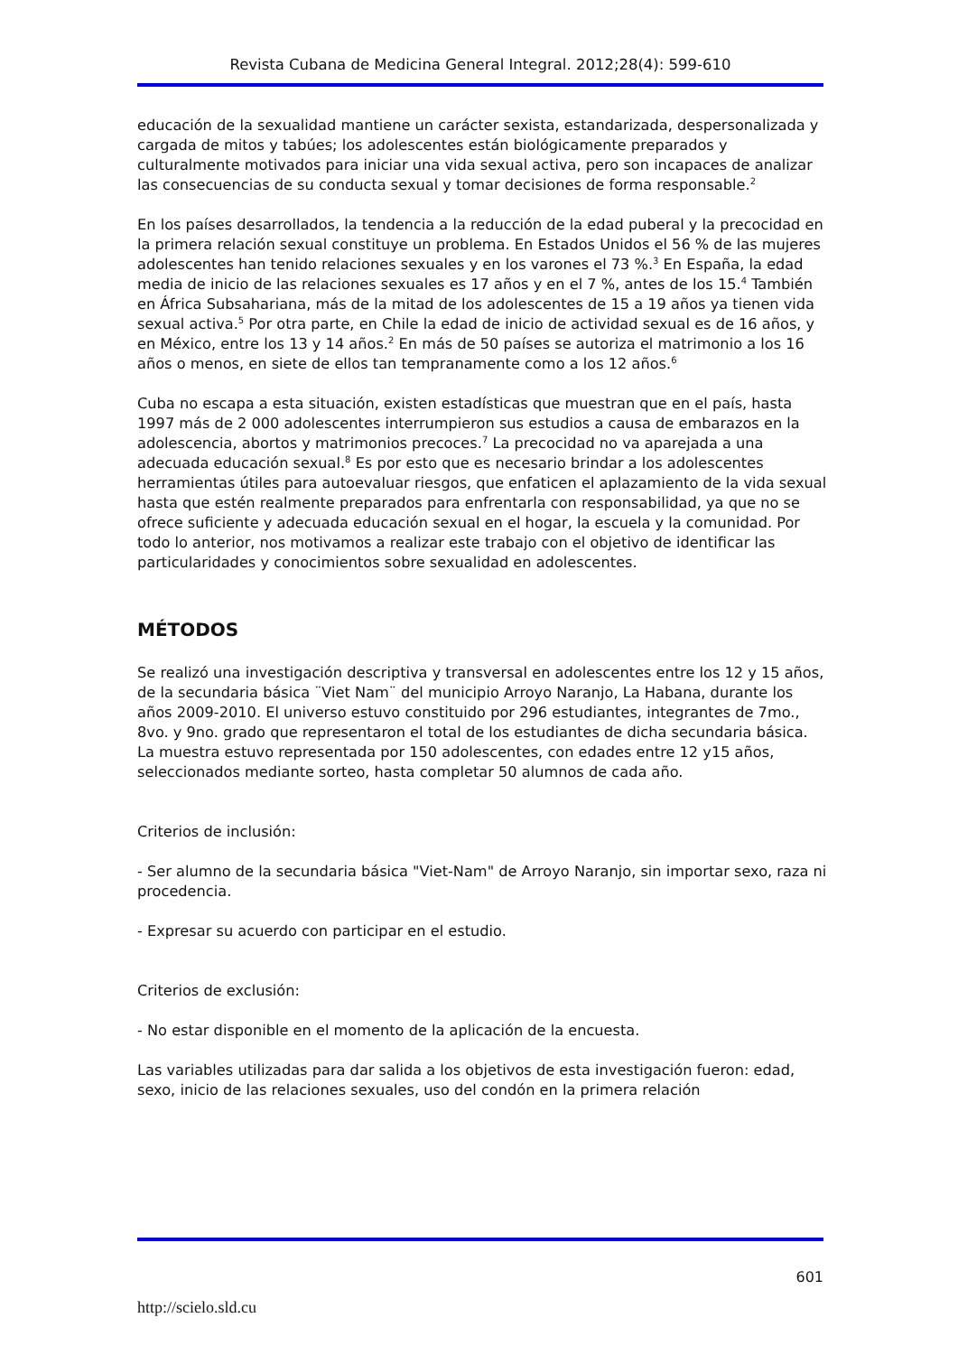Revista Cubana de Medicina General Integral. 2012;28(4): 599-610
educación de la sexualidad mantiene un carácter sexista, estandarizada, despersonalizada y cargada de mitos y tabúes; los adolescentes están biológicamente preparados y culturalmente motivados para iniciar una vida sexual activa, pero son incapaces de analizar las consecuencias de su conducta sexual y tomar decisiones de forma responsable.<sup>2</sup>
En los países desarrollados, la tendencia a la reducción de la edad puberal y la precocidad en la primera relación sexual constituye un problema. En Estados Unidos el 56 % de las mujeres adolescentes han tenido relaciones sexuales y en los varones el 73 %.<sup>3</sup> En España, la edad media de inicio de las relaciones sexuales es 17 años y en el 7 %, antes de los 15.<sup>4</sup> También en África Subsahariana, más de la mitad de los adolescentes de 15 a 19 años ya tienen vida sexual activa.<sup>5</sup> Por otra parte, en Chile la edad de inicio de actividad sexual es de 16 años, y en México, entre los 13 y 14 años.<sup>2</sup> En más de 50 países se autoriza el matrimonio a los 16 años o menos, en siete de ellos tan tempranamente como a los 12 años.<sup>6</sup>
Cuba no escapa a esta situación, existen estadísticas que muestran que en el país, hasta 1997 más de 2 000 adolescentes interrumpieron sus estudios a causa de embarazos en la adolescencia, abortos y matrimonios precoces.<sup>7</sup> La precocidad no va aparejada a una adecuada educación sexual.<sup>8</sup> Es por esto que es necesario brindar a los adolescentes herramientas útiles para autoevaluar riesgos, que enfaticen el aplazamiento de la vida sexual hasta que estén realmente preparados para enfrentarla con responsabilidad, ya que no se ofrece suficiente y adecuada educación sexual en el hogar, la escuela y la comunidad. Por todo lo anterior, nos motivamos a realizar este trabajo con el objetivo de identificar las particularidades y conocimientos sobre sexualidad en adolescentes.
MÉTODOS
Se realizó una investigación descriptiva y transversal en adolescentes entre los 12 y 15 años, de la secundaria básica ¨Viet Nam¨ del municipio Arroyo Naranjo, La Habana, durante los años 2009-2010. El universo estuvo constituido por 296 estudiantes, integrantes de 7mo., 8vo. y 9no. grado que representaron el total de los estudiantes de dicha secundaria básica. La muestra estuvo representada por 150 adolescentes, con edades entre 12 y15 años, seleccionados mediante sorteo, hasta completar 50 alumnos de cada año.
Criterios de inclusión:
- Ser alumno de la secundaria básica "Viet-Nam" de Arroyo Naranjo, sin importar sexo, raza ni procedencia.
- Expresar su acuerdo con participar en el estudio.
Criterios de exclusión:
- No estar disponible en el momento de la aplicación de la encuesta.
Las variables utilizadas para dar salida a los objetivos de esta investigación fueron: edad, sexo, inicio de las relaciones sexuales, uso del condón en la primera relación
601
http://scielo.sld.cu